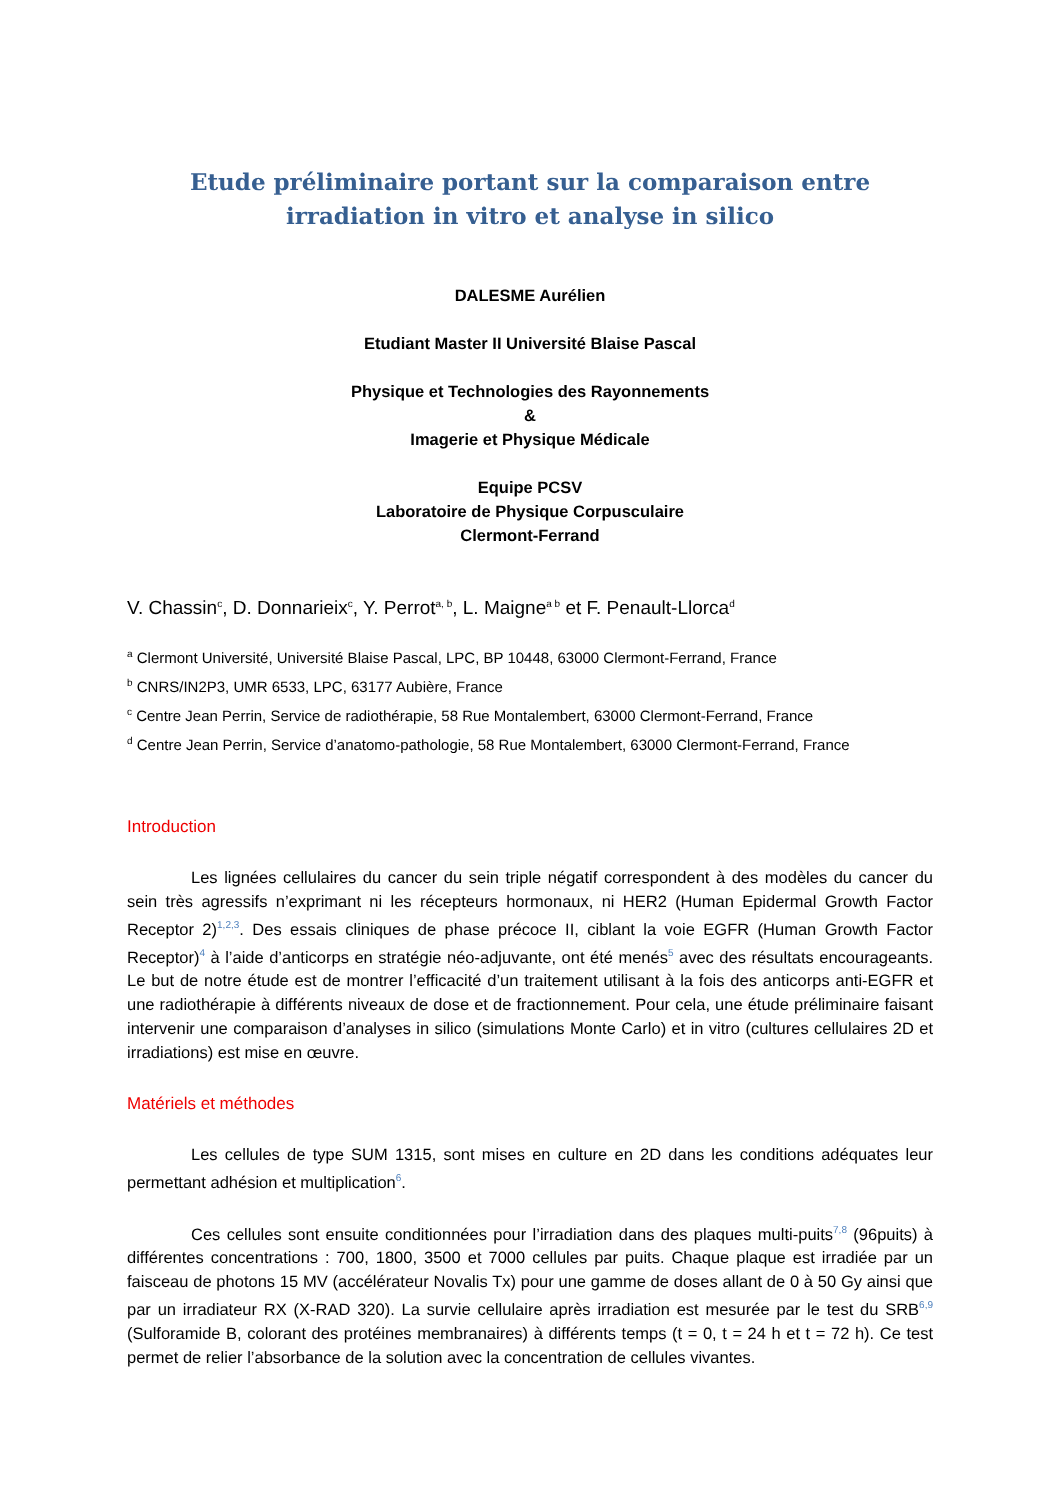Etude préliminaire portant sur la comparaison entre irradiation in vitro et analyse in silico
DALESME Aurélien
Etudiant Master II Université Blaise Pascal
Physique et Technologies des Rayonnements
&
Imagerie et Physique Médicale
Equipe PCSV
Laboratoire de Physique Corpusculaire
Clermont-Ferrand
V. Chassin<sup>c</sup>, D. Donnarieix<sup>c</sup>, Y. Perrot<sup>a, b</sup>, L. Maigne<sup>a b</sup> et F. Penault-Llorca<sup>d</sup>
<sup>a</sup> Clermont Université, Université Blaise Pascal, LPC, BP 10448, 63000 Clermont-Ferrand, France
<sup>b</sup> CNRS/IN2P3, UMR 6533, LPC, 63177 Aubière, France
<sup>c</sup> Centre Jean Perrin, Service de radiothérapie, 58 Rue Montalembert, 63000 Clermont-Ferrand, France
<sup>d</sup> Centre Jean Perrin, Service d’anatomo-pathologie, 58 Rue Montalembert, 63000 Clermont-Ferrand, France
Introduction
Les lignées cellulaires du cancer du sein triple négatif correspondent à des modèles du cancer du sein très agressifs n’exprimant ni les récepteurs hormonaux, ni HER2 (Human Epidermal Growth Factor Receptor 2)<sup>1,2,3</sup>. Des essais cliniques de phase précoce II, ciblant la voie EGFR (Human Growth Factor Receptor)<sup>4</sup> à l’aide d’anticorps en stratégie néo-adjuvante, ont été menés<sup>5</sup> avec des résultats encourageants. Le but de notre étude est de montrer l’efficacité d’un traitement utilisant à la fois des anticorps anti-EGFR et une radiothérapie à différents niveaux de dose et de fractionnement. Pour cela, une étude préliminaire faisant intervenir une comparaison d’analyses in silico (simulations Monte Carlo) et in vitro (cultures cellulaires 2D et irradiations) est mise en œuvre.
Matériels et méthodes
Les cellules de type SUM 1315, sont mises en culture en 2D dans les conditions adéquates leur permettant adhésion et multiplication<sup>6</sup>.
Ces cellules sont ensuite conditionnées pour l’irradiation dans des plaques multi-puits<sup>7,8</sup> (96puits) à différentes concentrations : 700, 1800, 3500 et 7000 cellules par puits. Chaque plaque est irradiée par un faisceau de photons 15 MV (accélérateur Novalis Tx) pour une gamme de doses allant de 0 à 50 Gy ainsi que par un irradiateur RX (X-RAD 320). La survie cellulaire après irradiation est mesurée par le test du SRB<sup>6,9</sup> (Sulforamide B, colorant des protéines membranaires) à différents temps (t = 0, t = 24 h et t = 72 h). Ce test permet de relier l’absorbance de la solution avec la concentration de cellules vivantes.